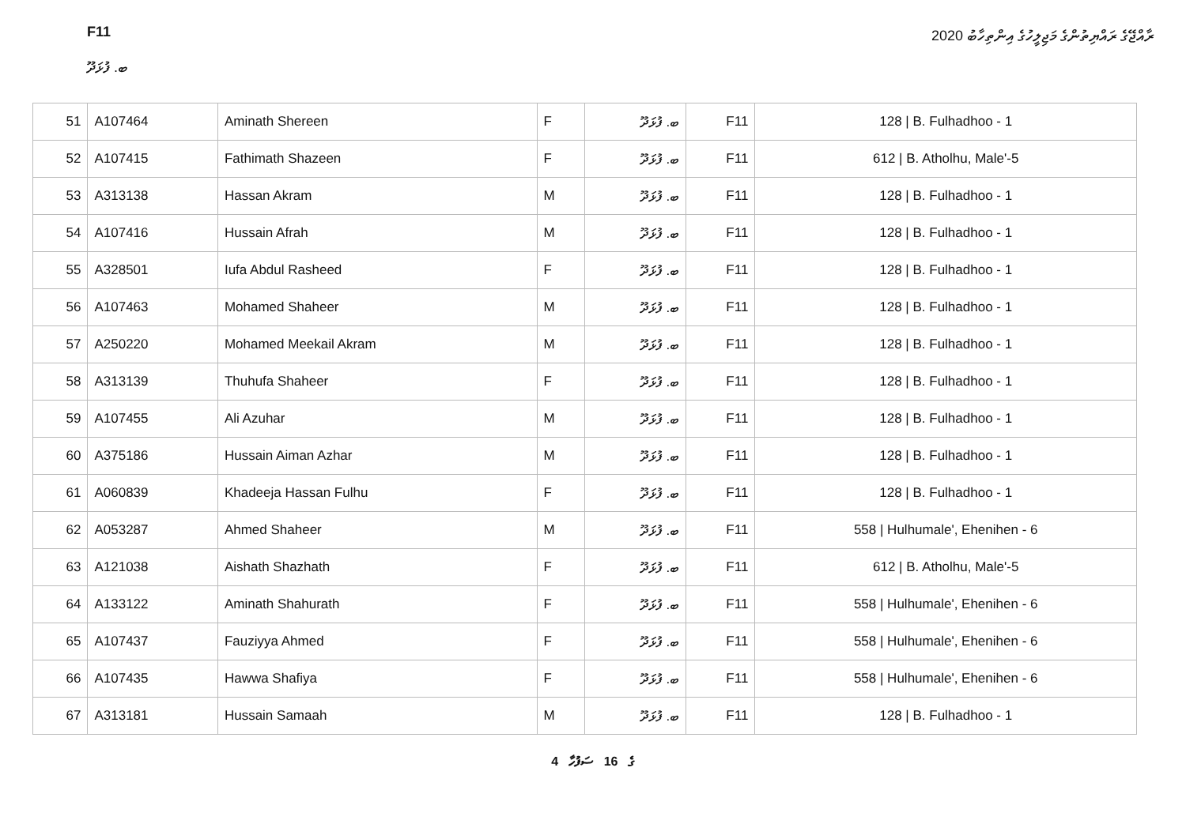F11
ބ. ފުޅަދޫ
ރާއްޖޭގެ ރައްޔިތުންގެ މަޖިލީހުގެ އިންތިހާބު 2020
| 51 | A107464 | Aminath Shereen | F | ބ. ފުޅަދޫ | F11 | 128 / B. Fulhadhoo - 1 |
| 52 | A107415 | Fathimath Shazeen | F | ބ. ފުޅަދޫ | F11 | 612 / B. Atholhu, Male'-5 |
| 53 | A313138 | Hassan Akram | M | ބ. ފުޅަދޫ | F11 | 128 / B. Fulhadhoo - 1 |
| 54 | A107416 | Hussain Afrah | M | ބ. ފުޅަދޫ | F11 | 128 / B. Fulhadhoo - 1 |
| 55 | A328501 | Iufa Abdul Rasheed | F | ބ. ފުޅަދޫ | F11 | 128 / B. Fulhadhoo - 1 |
| 56 | A107463 | Mohamed Shaheer | M | ބ. ފުޅަދޫ | F11 | 128 / B. Fulhadhoo - 1 |
| 57 | A250220 | Mohamed Meekail Akram | M | ބ. ފުޅަދޫ | F11 | 128 / B. Fulhadhoo - 1 |
| 58 | A313139 | Thuhufa Shaheer | F | ބ. ފުޅަދޫ | F11 | 128 / B. Fulhadhoo - 1 |
| 59 | A107455 | Ali Azuhar | M | ބ. ފުޅަދޫ | F11 | 128 / B. Fulhadhoo - 1 |
| 60 | A375186 | Hussain Aiman Azhar | M | ބ. ފުޅަދޫ | F11 | 128 / B. Fulhadhoo - 1 |
| 61 | A060839 | Khadeeja Hassan Fulhu | F | ބ. ފުޅަދޫ | F11 | 128 / B. Fulhadhoo - 1 |
| 62 | A053287 | Ahmed Shaheer | M | ބ. ފުޅަދޫ | F11 | 558 / Hulhumale', Ehenihen - 6 |
| 63 | A121038 | Aishath Shazhath | F | ބ. ފުޅަދޫ | F11 | 612 / B. Atholhu, Male'-5 |
| 64 | A133122 | Aminath Shahurath | F | ބ. ފުޅަދޫ | F11 | 558 / Hulhumale', Ehenihen - 6 |
| 65 | A107437 | Fauziyya Ahmed | F | ބ. ފުޅަދޫ | F11 | 558 / Hulhumale', Ehenihen - 6 |
| 66 | A107435 | Hawwa Shafiya | F | ބ. ފުޅަދޫ | F11 | 558 / Hulhumale', Ehenihen - 6 |
| 67 | A313181 | Hussain Samaah | M | ބ. ފުޅަދޫ | F11 | 128 / B. Fulhadhoo - 1 |
4 ގެ 16 ސަފުހާ